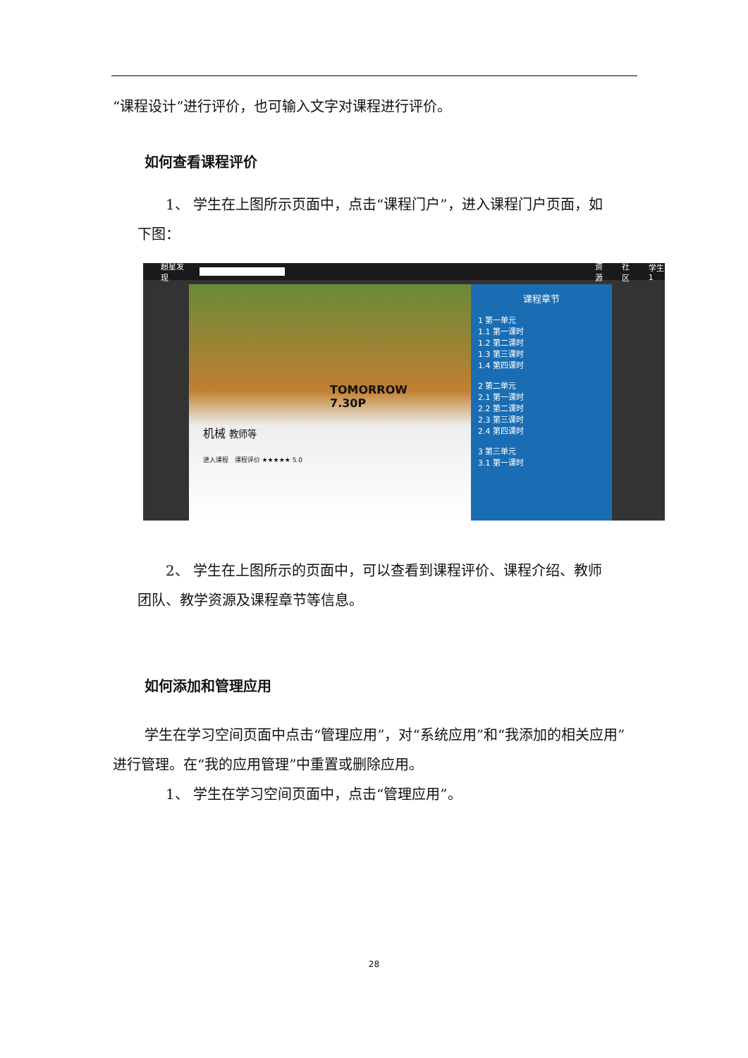“课程设计”进行评价，也可输入文字对课程进行评价。
如何查看课程评价
1、 学生在上图所示页面中，点击“课程门户”，进入课程门户页面，如
下图：
超星发现 资源 社区 学生1
TOMORROW
7.30P
机械 教师等
进入课程 课程评价 ★★★★★ 5.0
课程章节
1 第一单元
1.1 第一课时
1.2 第二课时
1.3 第三课时
1.4 第四课时
2 第二单元
2.1 第一课时
2.2 第二课时
2.3 第三课时
2.4 第四课时
3 第三单元
3.1 第一课时
2、 学生在上图所示的页面中，可以查看到课程评价、课程介绍、教师
团队、教学资源及课程章节等信息。
如何添加和管理应用
学生在学习空间页面中点击“管理应用”，对“系统应用”和“我添加的相关应用”进行管理。在“我的应用管理”中重置或删除应用。
1、 学生在学习空间页面中，点击“管理应用”。
28